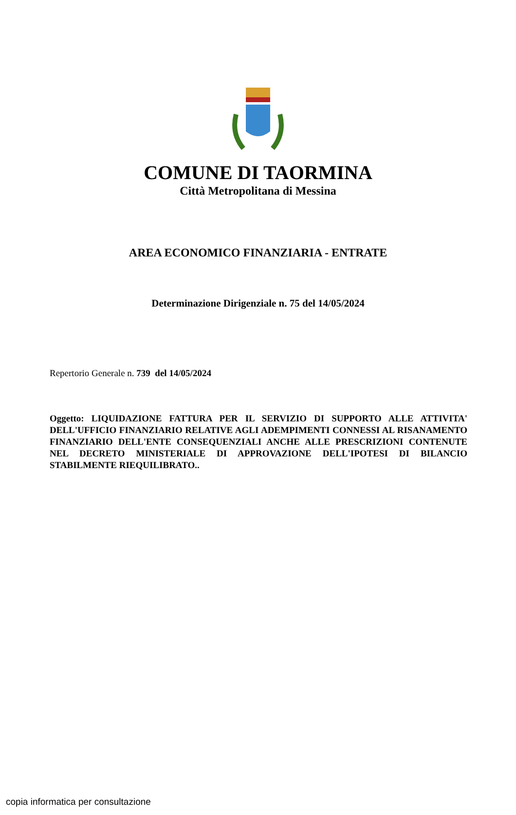COMUNE DI TAORMINA
Città Metropolitana di Messina
AREA ECONOMICO FINANZIARIA - ENTRATE
Determinazione Dirigenziale n. 75 del 14/05/2024
Repertorio Generale n. 739 del 14/05/2024
Oggetto: LIQUIDAZIONE FATTURA PER IL SERVIZIO DI SUPPORTO ALLE ATTIVITA' DELL'UFFICIO FINANZIARIO RELATIVE AGLI ADEMPIMENTI CONNESSI AL RISANAMENTO FINANZIARIO DELL'ENTE CONSEQUENZIALI ANCHE ALLE PRESCRIZIONI CONTENUTE NEL DECRETO MINISTERIALE DI APPROVAZIONE DELL'IPOTESI DI BILANCIO STABILMENTE RIEQUILIBRATO..
copia informatica per consultazione